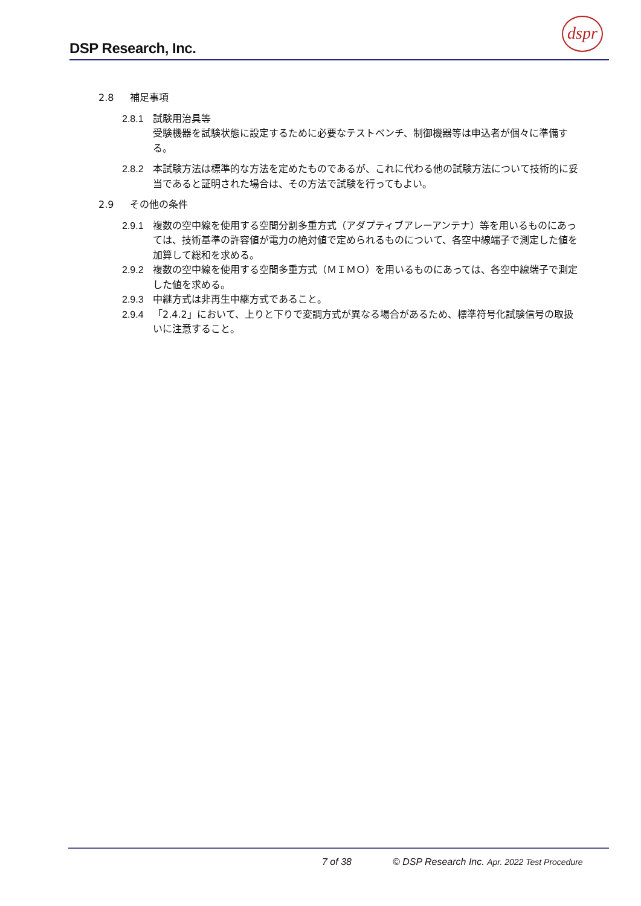DSP Research, Inc.
dspr
2.8 補足事項
2.8.1 試験用治具等
受験機器を試験状態に設定するために必要なテストベンチ、制御機器等は申込者が個々に準備する。
2.8.2 本試験方法は標準的な方法を定めたものであるが、これに代わる他の試験方法について技術的に妥当であると証明された場合は、その方法で試験を行ってもよい。
2.9 その他の条件
2.9.1 複数の空中線を使用する空間分割多重方式（アダプティブアレーアンテナ）等を用いるものにあっては、技術基準の許容値が電力の絶対値で定められるものについて、各空中線端子で測定した値を加算して総和を求める。
2.9.2 複数の空中線を使用する空間多重方式（ＭＩＭＯ）を用いるものにあっては、各空中線端子で測定した値を求める。
2.9.3 中継方式は非再生中継方式であること。
2.9.4 「2.4.2」において、上りと下りで変調方式が異なる場合があるため、標準符号化試験信号の取扱いに注意すること。
7 of 38
© DSP Research Inc. Apr. 2022 Test Procedure